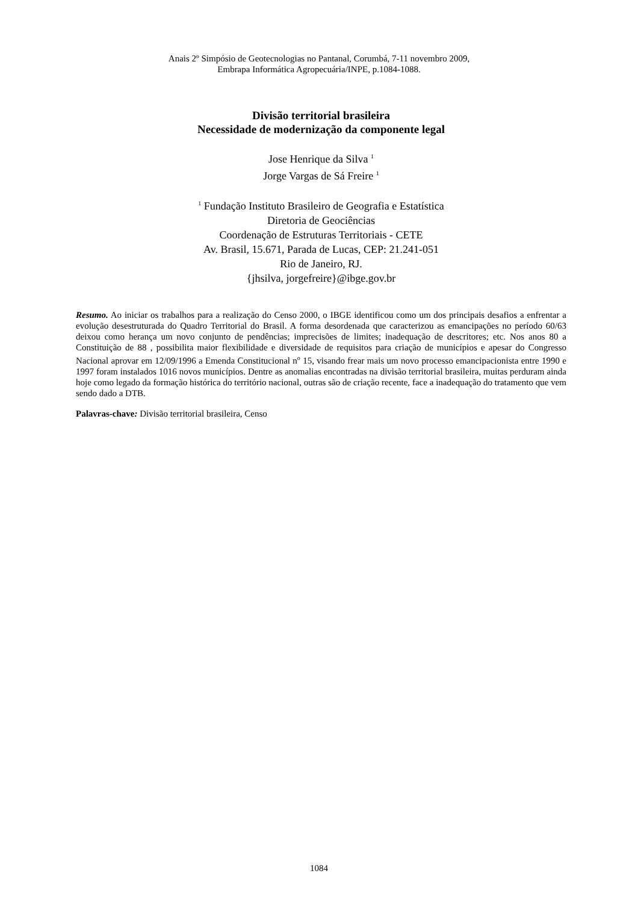Anais 2º Simpósio de Geotecnologias no Pantanal, Corumbá, 7-11 novembro 2009,
Embrapa Informática Agropecuária/INPE, p.1084-1088.
Divisão territorial brasileira
Necessidade de modernização da componente legal
Jose Henrique da Silva <sup>1</sup>
Jorge Vargas de Sá Freire <sup>1</sup>
<sup>1</sup> Fundação Instituto Brasileiro de Geografia e Estatística
Diretoria de Geociências
Coordenação de Estruturas Territoriais - CETE
Av. Brasil, 15.671, Parada de Lucas, CEP: 21.241-051
Rio de Janeiro, RJ.
{jhsilva, jorgefreire}@ibge.gov.br
Resumo. Ao iniciar os trabalhos para a realização do Censo 2000, o IBGE identificou como um dos principais desafios a enfrentar a evolução desestruturada do Quadro Territorial do Brasil. A forma desordenada que caracterizou as emancipações no período 60/63 deixou como herança um novo conjunto de pendências; imprecisões de limites; inadequação de descritores; etc. Nos anos 80 a Constituição de 88 , possibilita maior flexibilidade e diversidade de requisitos para criação de municípios e apesar do Congresso Nacional aprovar em 12/09/1996 a Emenda Constitucional n<sup>o</sup> 15, visando frear mais um novo processo emancipacionista entre 1990 e 1997 foram instalados 1016 novos municípios. Dentre as anomalias encontradas na divisão territorial brasileira, muitas perduram ainda hoje como legado da formação histórica do território nacional, outras são de criação recente, face a inadequação do tratamento que vem sendo dado a DTB.
Palavras-chave: Divisão territorial brasileira, Censo
1084